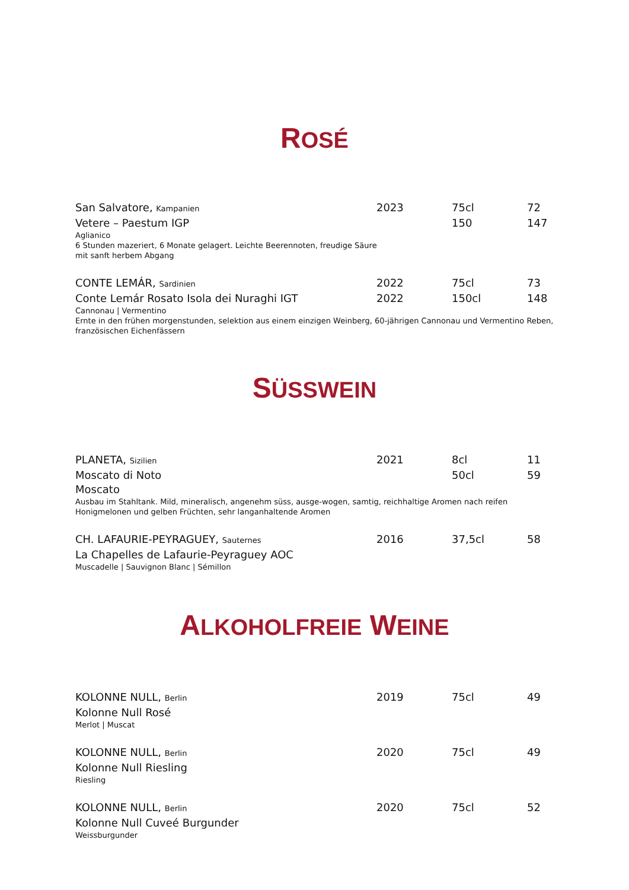ROSÉ
San Salvatore, Kampanien
2023 75cl 72
Vetere – Paestum IGP 150 147
Aglianico
6 Stunden mazeriert, 6 Monate gelagert. Leichte Beerennoten, freudige Säure
mit sanft herbem Abgang
CONTE LEMÁR, Sardinien
2022 75cl 73
Conte Lemár Rosato Isola dei Nuraghi IGT 2022 150cl 148
Cannonau | Vermentino
Ernte in den frühen morgenstunden, selektion aus einem einzigen Weinberg, 60-jährigen Cannonau und Vermentino Reben, französischen Eichenfässern
SÜSSWEIN
PLANETA, Sizilien
2021 8cl 11
Moscato di Noto 50cl 59
Moscato
Ausbau im Stahltank. Mild, mineralisch, angenehm süss, ausge-wogen, samtig, reichhaltige Aromen nach reifen Honigmelonen und gelben Früchten, sehr langanhaltende Aromen
CH. LAFAURIE-PEYRAGUEY, Sauternes
2016 37,5cl 58
La Chapelles de Lafaurie-Peyraguey AOC
Muscadelle | Sauvignon Blanc | Sémillon
ALKOHOLFREIE WEINE
KOLONNE NULL, Berlin
2019 75cl 49
Kolonne Null Rosé
Merlot | Muscat
KOLONNE NULL, Berlin
2020 75cl 49
Kolonne Null Riesling
Riesling
KOLONNE NULL, Berlin
2020 75cl 52
Kolonne Null Cuveé Burgunder
Weissburgunder